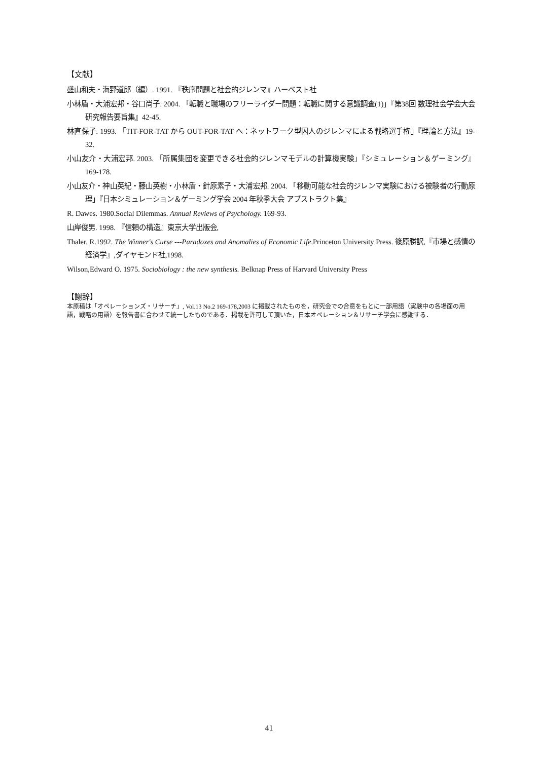【文献】
盛山和夫・海野道郎（編）. 1991. 『秩序問題と社会的ジレンマ』ハーベスト社
小林盾・大浦宏邦・谷口尚子. 2004. 「転職と職場のフリーライダー問題：転職に関する意識調査(1)」『第38回 数理社会学会大会 研究報告要旨集』42-45.
林直保子. 1993. 「TIT-FOR-TAT から OUT-FOR-TAT へ：ネットワーク型囚人のジレンマによる戦略選手権」『理論と方法』19-32.
小山友介・大浦宏邦. 2003. 「所属集団を変更できる社会的ジレンマモデルの計算機実験」『シミュレーション＆ゲーミング』169-178.
小山友介・神山英紀・藤山英樹・小林盾・針原素子・大浦宏邦. 2004. 「移動可能な社会的ジレンマ実験における被験者の行動原理」『日本シミュレーション＆ゲーミング学会 2004 年秋季大会 アブストラクト集』
R. Dawes. 1980.Social Dilemmas. Annual Reviews of Psychology. 169-93.
山岸俊男. 1998. 『信頼の構造』東京大学出版会,
Thaler, R.1992. The Winner's Curse ---Paradoxes and Anomalies of Economic Life.Princeton University Press. 篠原勝訳,『市場と感情の経済学』,ダイヤモンド社,1998.
Wilson,Edward O. 1975. Sociobiology : the new synthesis. Belknap Press of Harvard University Press
【謝辞】
本原稿は「オペレーションズ・リサーチ」, Vol.13 No.2 169-178,2003 に掲載されたものを，研究会での合意をもとに一部用語（実験中の各場面の用語，戦略の用語）を報告書に合わせて統一したものである．掲載を許可して頂いた，日本オペレーション＆リサーチ学会に感謝する．
41